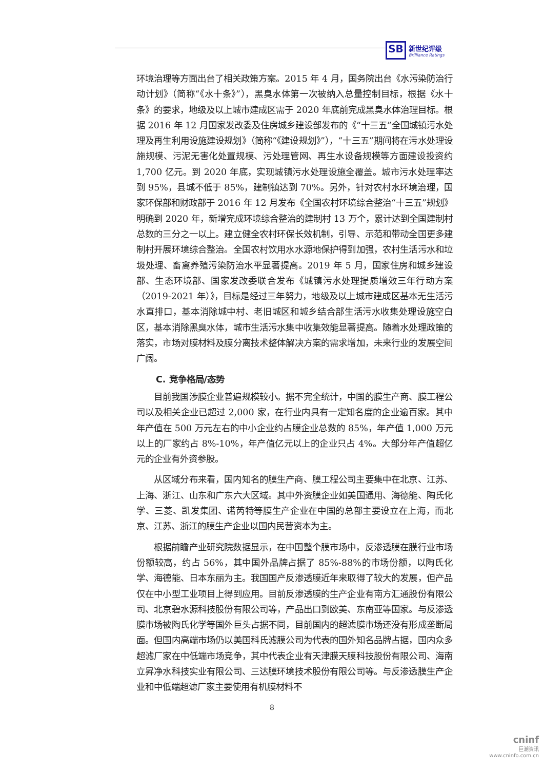SB 新世纪评级 Brilliance Ratings
环境治理等方面出台了相关政策方案。2015 年 4 月，国务院出台《水污染防治行动计划》（简称“《水十条》”），黑臭水体第一次被纳入总量控制目标，根据《水十条》的要求，地级及以上城市建成区需于 2020 年底前完成黑臭水体治理目标。根据 2016 年 12 月国家发改委及住房城乡建设部发布的《“十三五”全国城镇污水处理及再生利用设施建设规划》（简称“《建设规划》”），“十三五”期间将在污水处理设施规模、污泥无害化处置规模、污处理管网、再生水设备规模等方面建设投资约 1,700 亿元。到 2020 年底，实现城镇污水处理设施全覆盖。城市污水处理率达到 95%，县城不低于 85%，建制镇达到 70%。另外，针对农村水环境治理，国家环保部和财政部于 2016 年 12 月发布《全国农村环境综合整治“十三五”规划》明确到 2020 年，新增完成环境综合整治的建制村 13 万个，累计达到全国建制村总数的三分之一以上。建立健全农村环保长效机制，引导、示范和带动全国更多建制村开展环境综合整治。全国农村饮用水水源地保护得到加强，农村生活污水和垃圾处理、畜禽养殖污染防治水平显著提高。2019 年 5 月，国家住房和城乡建设部、生态环境部、国家发改委联合发布《城镇污水处理提质增效三年行动方案（2019-2021 年）》，目标是经过三年努力，地级及以上城市建成区基本无生活污水直排口，基本消除城中村、老旧城区和城乡结合部生活污水收集处理设施空白区，基本消除黑臭水体，城市生活污水集中收集效能显著提高。随着水处理政策的落实，市场对膜材料及膜分离技术整体解决方案的需求增加，未来行业的发展空间广阔。
C. 竞争格局/态势
目前我国涉膜企业普遍规模较小。据不完全统计，中国的膜生产商、膜工程公司以及相关企业已超过 2,000 家，在行业内具有一定知名度的企业逾百家。其中年产值在 500 万元左右的中小企业约占膜企业总数的 85%，年产值 1,000 万元以上的厂家约占 8%-10%，年产值亿元以上的企业只占 4%。大部分年产值超亿元的企业有外资参股。
从区域分布来看，国内知名的膜生产商、膜工程公司主要集中在北京、江苏、上海、浙江、山东和广东六大区域。其中外资膜企业如美国通用、海德能、陶氏化学、三菱、凯发集团、诺芮特等膜生产企业在中国的总部主要设立在上海，而北京、江苏、浙江的膜生产企业以国内民营资本为主。
根据前瞻产业研究院数据显示，在中国整个膜市场中，反渗透膜在膜行业市场份额较高，约占 56%，其中国外品牌占据了 85%-88%的市场份额，以陶氏化学、海德能、日本东丽为主。我国国产反渗透膜近年来取得了较大的发展，但产品仅在中小型工业项目上得到应用。目前反渗透膜的生产企业有南方汇通股份有限公司、北京碧水源科技股份有限公司等，产品出口到欧美、东南亚等国家。与反渗透膜市场被陶氏化学等国外巨头占据不同，目前国内的超滤膜市场还没有形成垄断局面。但国内高端市场仍以美国科氏滤膜公司为代表的国外知名品牌占据，国内众多超滤厂家在中低端市场竞争，其中代表企业有天津膜天膜科技股份有限公司、海南立昇净水科技实业有限公司、三达膜环境技术股份有限公司等。与反渗透膜生产企业和中低端超滤厂家主要使用有机膜材料不
8
cninf
巨潮资讯
www.cninfo.com.cn